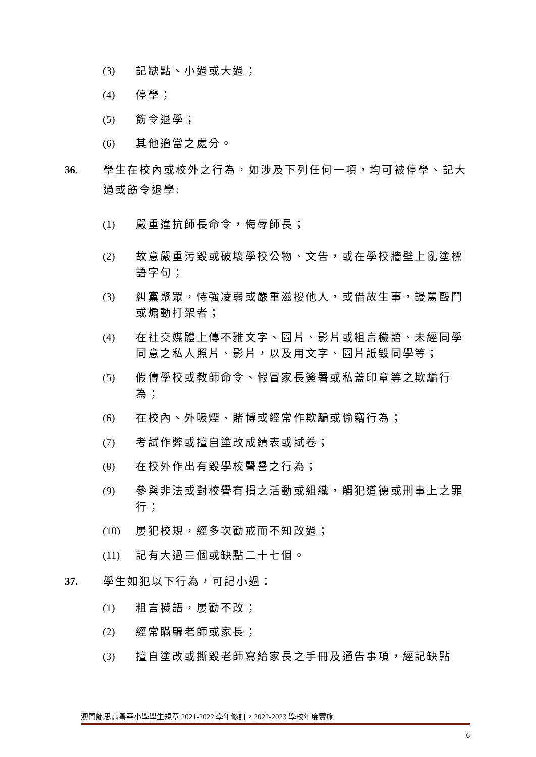(3) 記缺點、小過或大過；
(4) 停學；
(5) 飭令退學；
(6) 其他適當之處分。
36. 學生在校內或校外之行為，如涉及下列任何一項，均可被停學、記大過或飭令退學:
(1) 嚴重違抗師長命令，侮辱師長；
(2) 故意嚴重污毀或破壞學校公物、文告，或在學校牆壁上亂塗標語字句；
(3) 糾黨聚眾，恃強凌弱或嚴重滋擾他人，或借故生事，謾罵毆鬥或煽動打架者；
(4) 在社交媒體上傳不雅文字、圖片、影片或粗言穢語、未經同學同意之私人照片、影片，以及用文字、圖片詆毀同學等；
(5) 假傳學校或教師命令、假冒家長簽署或私蓋印章等之欺騙行為；
(6) 在校內、外吸煙、賭博或經常作欺騙或偷竊行為；
(7) 考試作弊或擅自塗改成績表或試卷；
(8) 在校外作出有毀學校聲譽之行為；
(9) 參與非法或對校譽有損之活動或組織，觸犯道德或刑事上之罪行；
(10) 屢犯校規，經多次勸戒而不知改過；
(11) 記有大過三個或缺點二十七個。
37. 學生如犯以下行為，可記小過：
(1) 粗言穢語，屢勸不改；
(2) 經常瞞騙老師或家長；
(3) 擅自塗改或撕毀老師寫給家長之手冊及通告事項，經記缺點
澳門鮑思高粵華小學學生規章 2021-2022 學年修訂，2022-2023 學校年度實施
6